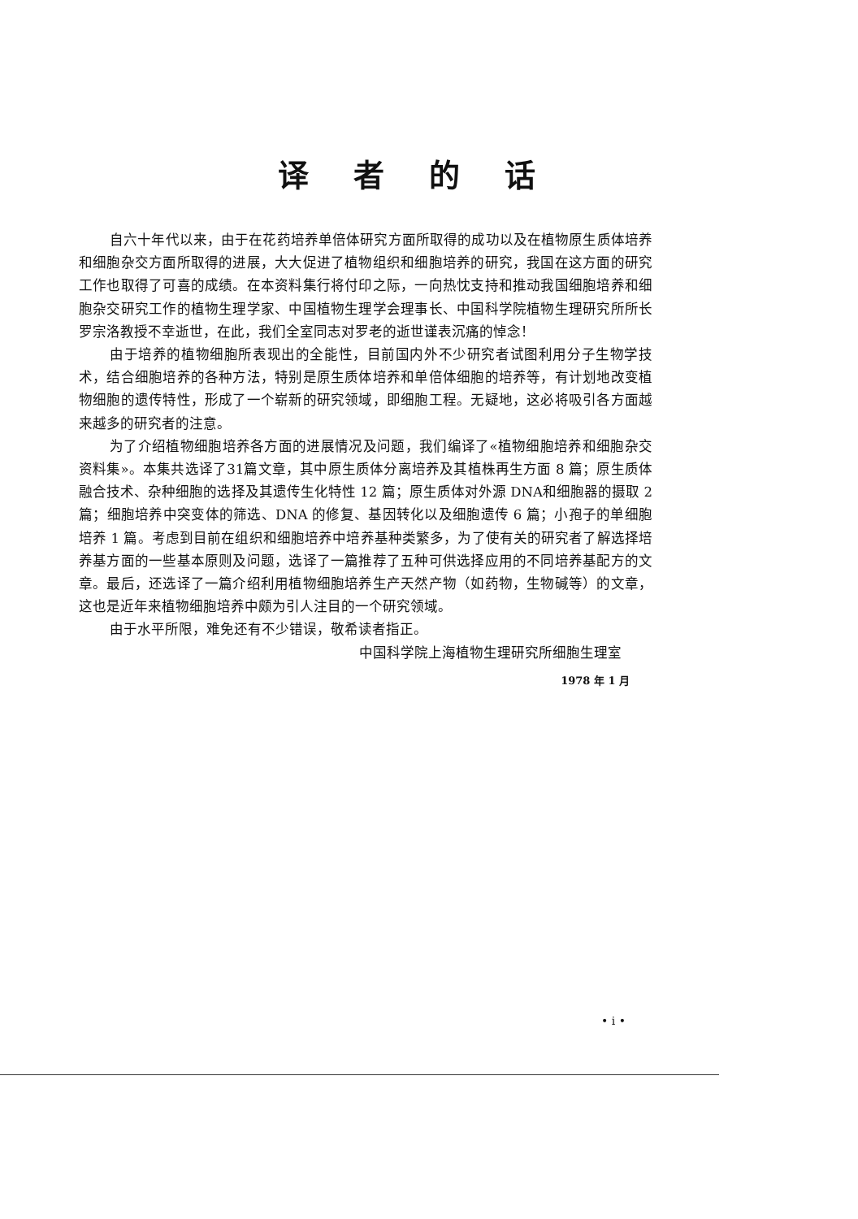译者的话
自六十年代以来，由于在花药培养单倍体研究方面所取得的成功以及在植物原生质体培养和细胞杂交方面所取得的进展，大大促进了植物组织和细胞培养的研究，我国在这方面的研究工作也取得了可喜的成绩。在本资料集行将付印之际，一向热忱支持和推动我国细胞培养和细胞杂交研究工作的植物生理学家、中国植物生理学会理事长、中国科学院植物生理研究所所长罗宗洛教授不幸逝世，在此，我们全室同志对罗老的逝世谨表沉痛的悼念！
由于培养的植物细胞所表现出的全能性，目前国内外不少研究者试图利用分子生物学技术，结合细胞培养的各种方法，特别是原生质体培养和单倍体细胞的培养等，有计划地改变植物细胞的遗传特性，形成了一个崭新的研究领域，即细胞工程。无疑地，这必将吸引各方面越来越多的研究者的注意。
为了介绍植物细胞培养各方面的进展情况及问题，我们编译了«植物细胞培养和细胞杂交资料集»。本集共选译了31篇文章，其中原生质体分离培养及其植株再生方面 8 篇；原生质体融合技术、杂种细胞的选择及其遗传生化特性 12 篇；原生质体对外源 DNA和细胞器的摄取 2 篇；细胞培养中突变体的筛选、DNA 的修复、基因转化以及细胞遗传 6 篇；小孢子的单细胞培养 1 篇。考虑到目前在组织和细胞培养中培养基种类繁多，为了使有关的研究者了解选择培养基方面的一些基本原则及问题，选译了一篇推荐了五种可供选择应用的不同培养基配方的文章。最后，还选译了一篇介绍利用植物细胞培养生产天然产物（如药物，生物碱等）的文章，这也是近年来植物细胞培养中颇为引人注目的一个研究领域。
由于水平所限，难免还有不少错误，敬希读者指正。
中国科学院上海植物生理研究所细胞生理室
1978 年 1 月
• i •